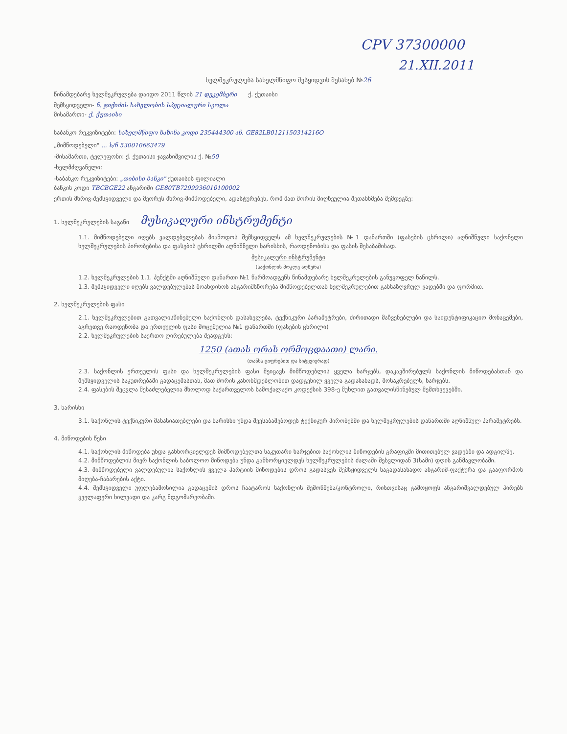CPV 37300000
21.XII.2011
ხელშეკრულება სახელმწიფო შესყიდვის შესახებ №26
წინამდებარე ხელშეკრულება დაიდო 2011 წლის 21 დეკემბერი ქ. ქუთაისი
შემსყიდველი- ნ. ჯიქიძის სახელობის სპეციალური სკოლა
მისამართი- ქ. ქუთაისი
საბანკო რეკვიზიტები: სახელმწიფო ხაზინა კოდი 235444300 ან. GE82LB0121150314216O
„მიმწოდებელი" ... ს/ნ 530010663479
-მისამართი, ტელეფონი: ქ. ქუთაისი ჯავახიშვილის ქ. №50
-ხელმძღვანელი:
-საბანკო რეკვიზიტები: „თიბისი ბანკი" ქუთაისის ფილიალი
ბანკის კოდი TBCBGE22 ანგარიში GE80TB7299936010100002
ერთის მხრივ-შემსყიდველი და მეორეს მხრივ-მიმწოდებელი, ადასტურებენ, რომ მათ შორის მიღწეულია შეთანხმება შემდეგზე:
1. ხელშეკრულების საგანი მუსიკალური ინსტრუმენტი
1.1. მიმწოდებელი იღებს ვალდებულებას მიაწოდოს შემსყიდველს ამ ხელშეკრულების №1 დანართში (ფასების ცხრილი) აღნიშნული საქონელი ხელშეკრულების პირობებისა და ფასების ცხრილში აღნიშნული ხარისხის, რაოდენობისა და ფასის შესაბამისად.
მუსიკალური ინსტრუმენტი
(საქონლის მოკლე აღწერა)
1.2. ხელშეკრულების 1.1. პუნქტში აღნიშნული დანართი №1 წარმოადგენს წინამდებარე ხელშეკრულების განუყოფელ ნაწილს.
1.3. შემსყიდველი იღებს ვალდებულებას მოახდინოს ანგარიშსწორება მიმწოდებელთან ხელშეკრულებით განსაზღვრულ ვადებში და ფორმით.
2. ხელშეკრულების ფასი
2.1. ხელშეკრულებით გათვალისწინებული საქონლის დასახელება, ტექნიკური პარამეტრები, ძირითადი მაჩვენებლები და საიდენტიფიკაციო მონაცემები, აგრეთვე რაოდენობა და ერთეულის ფასი მოცემულია №1 დანართში (ფასების ცხრილი)
2.2. ხელშეკრულების საერთო ღირებულება შეადგენს:
1250 (ათას ორას ორმოცდაათი) ლარი.
(თანხა ციფრებით და სიტყვიერად)
2.3. საქონლის ერთეულის ფასი და ხელშეკრულების ფასი შეიცავს მიმწოდებლის ყველა ხარჯებს, დაკავშირებულს საქონლის მიწოდებასთან და შემსყიდველის საკუთრებაში გადაცემასთან, მათ შორის კანონმდებლობით დადგენილ ყველა გადასახადს, მოსაკრებელს, ხარჯებს.
2.4. ფასების შეცვლა შესაძლებელია მხოლოდ საქართველოს სამოქალაქო კოდექსის 398-ე მუხლით გათვალისწინებულ შემთხვევებში.
3. ხარისხი
3.1. საქონლის ტექნიკური მახასიათებლები და ხარისხი უნდა შეესაბამებოდეს ტექნიკურ პირობებში და ხელშეკრულების დანართში აღნიშნულ პარამეტრებს.
4. მიწოდების წესი
4.1. საქონლის მიწოდება უნდა განხორციელდეს მიმწოდებელთა საკუთარი ხარჯებით საქონლის მიწოდების გრაფიკში მითითებულ ვადებში და ადგილზე.
4.2. მიმწოდებლის მიერ საქონლის საბოლოო მიწოდება უნდა განხორციელდეს ხელშეკრულების ძალაში შესვლიდან 3(სამი) დღის განმავლობაში.
4.3. მიმწოდებელი ვალდებულია საქონლის ყველა პარტიის მიწოდების დროს გადასცეს შემსყიდველს საგადასახადო ანგარიშ-ფაქტურა და გააფორმოს მიღება-ჩაბარების აქტი.
4.4. შემსყიდველი უფლებამოსილია გადაცემის დროს ჩაატაროს საქონლის შემოწმება/კონტროლი, რისთვისაც გამოყოფს ანგარიშვალდებულ პირებს ყველაფერი ხილვადი და კარგ მდგომარეობაში.